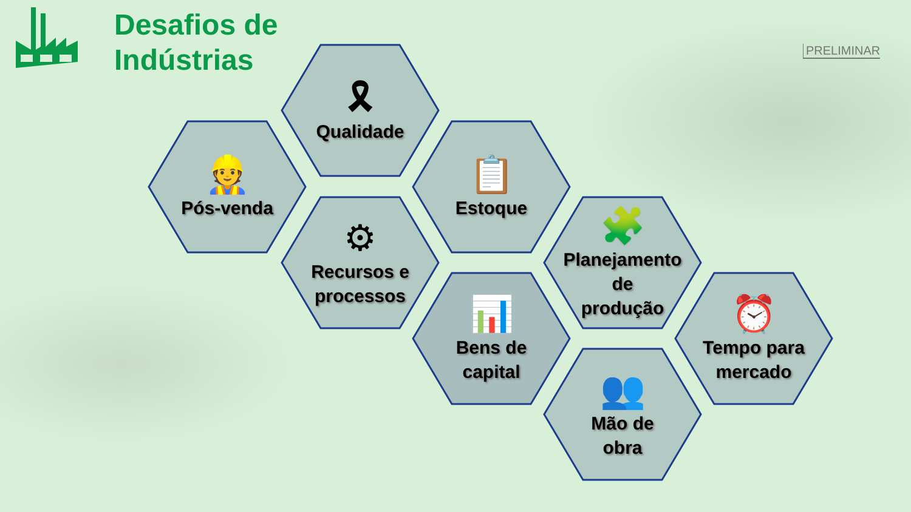Desafios de
Indústrias
PRELIMINAR
🎗
Qualidade
👷
Pós-venda
📋
Estoque
⚙
Recursos e
processos
🧩
Planejamento
de
produção
📊
Bens de
capital
⏰
Tempo para
mercado
👥
Mão de
obra